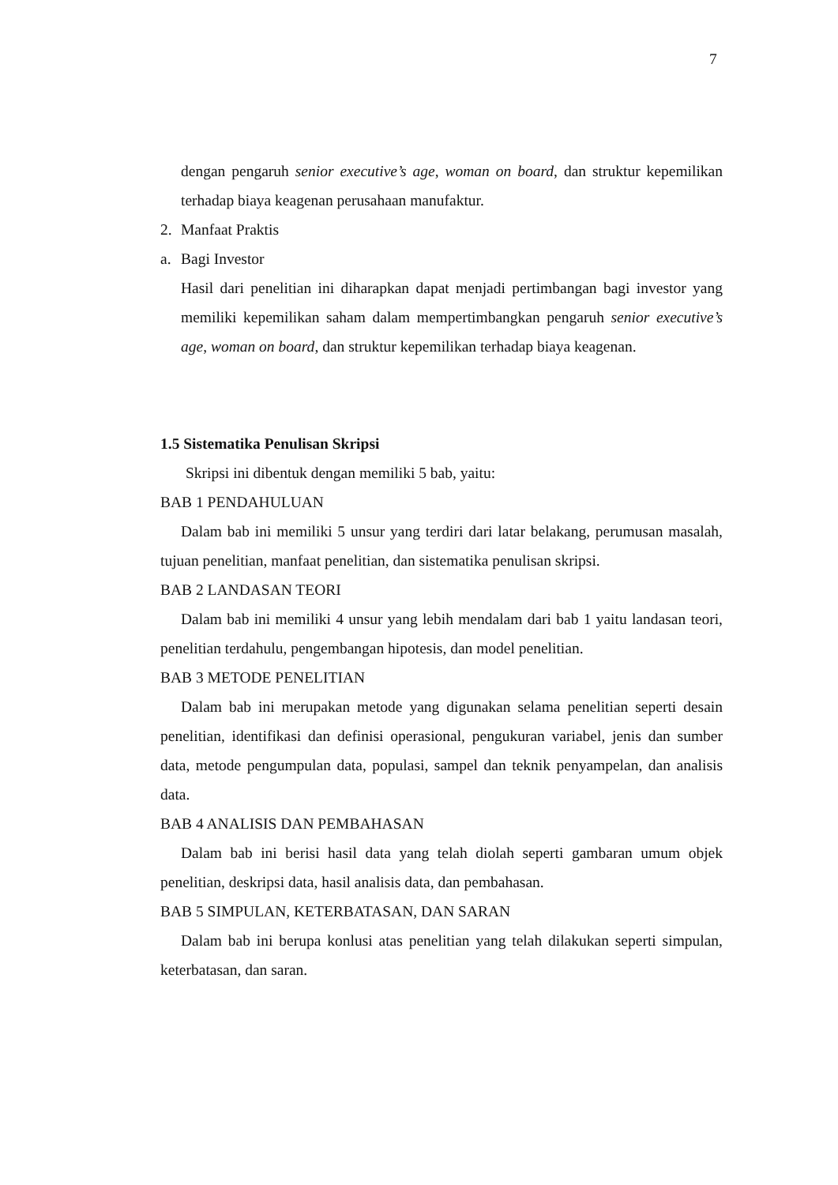7
dengan pengaruh senior executive’s age, woman on board, dan struktur kepemilikan terhadap biaya keagenan perusahaan manufaktur.
2. Manfaat Praktis
a. Bagi Investor
Hasil dari penelitian ini diharapkan dapat menjadi pertimbangan bagi investor yang memiliki kepemilikan saham dalam mempertimbangkan pengaruh senior executive’s age, woman on board, dan struktur kepemilikan terhadap biaya keagenan.
1.5 Sistematika Penulisan Skripsi
Skripsi ini dibentuk dengan memiliki 5 bab, yaitu:
BAB 1 PENDAHULUAN
Dalam bab ini memiliki 5 unsur yang terdiri dari latar belakang, perumusan masalah, tujuan penelitian, manfaat penelitian, dan sistematika penulisan skripsi.
BAB 2 LANDASAN TEORI
Dalam bab ini memiliki 4 unsur yang lebih mendalam dari bab 1 yaitu landasan teori, penelitian terdahulu, pengembangan hipotesis, dan model penelitian.
BAB 3 METODE PENELITIAN
Dalam bab ini merupakan metode yang digunakan selama penelitian seperti desain penelitian, identifikasi dan definisi operasional, pengukuran variabel, jenis dan sumber data, metode pengumpulan data, populasi, sampel dan teknik penyampelan, dan analisis data.
BAB 4 ANALISIS DAN PEMBAHASAN
Dalam bab ini berisi hasil data yang telah diolah seperti gambaran umum objek penelitian, deskripsi data, hasil analisis data, dan pembahasan.
BAB 5 SIMPULAN, KETERBATASAN, DAN SARAN
Dalam bab ini berupa konlusi atas penelitian yang telah dilakukan seperti simpulan, keterbatasan, dan saran.